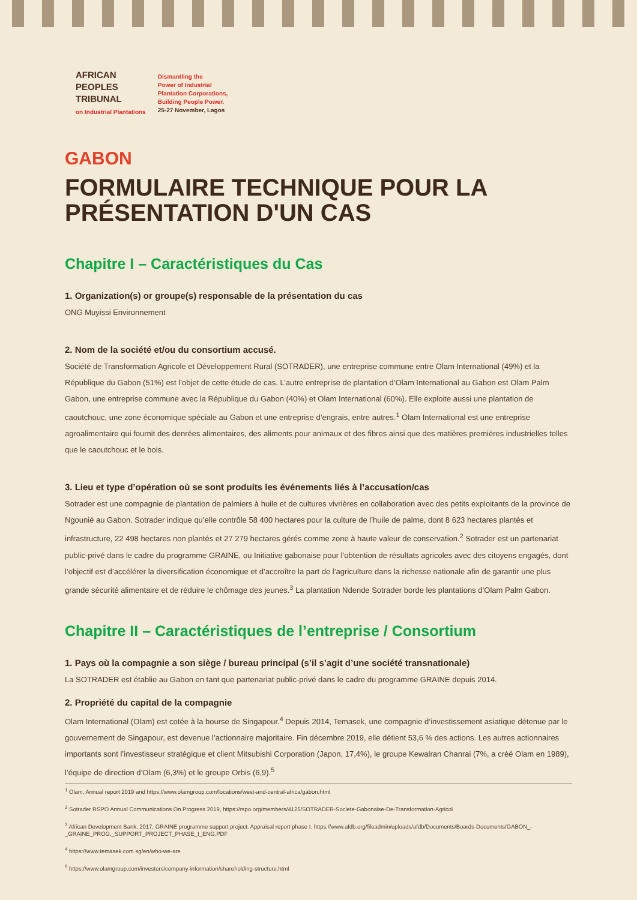AFRICAN
PEOPLES
TRIBUNAL
on Industrial Plantations
Dismantling the
Power of Industrial
Plantation Corporations,
Building People Power.
25-27 November, Lagos
GABON
FORMULAIRE TECHNIQUE POUR LA PRÉSENTATION D'UN CAS
Chapitre I – Caractéristiques du Cas
1. Organization(s) or groupe(s) responsable de la présentation du cas
ONG Muyissi Environnement
2. Nom de la société et/ou du consortium accusé.
Société de Transformation Agricole et Développement Rural (SOTRADER), une entreprise commune entre Olam International (49%) et la République du Gabon (51%) est l’objet de cette étude de cas. L’autre entreprise de plantation d’Olam International au Gabon est Olam Palm Gabon, une entreprise commune avec la République du Gabon (40%) et Olam International (60%). Elle exploite aussi une plantation de caoutchouc, une zone économique spéciale au Gabon et une entreprise d’engrais, entre autres.<sup>1</sup> Olam International est une entreprise agroalimentaire qui fournit des denrées alimentaires, des aliments pour animaux et des fibres ainsi que des matières premières industrielles telles que le caoutchouc et le bois.
3. Lieu et type d’opération où se sont produits les événements liés à l’accusation/cas
Sotrader est une compagnie de plantation de palmiers à huile et de cultures vivrières en collaboration avec des petits exploitants de la province de Ngounié au Gabon. Sotrader indique qu’elle contrôle 58 400 hectares pour la culture de l’huile de palme, dont 8 623 hectares plantés et infrastructure, 22 498 hectares non plantés et 27 279 hectares gérés comme zone à haute valeur de conservation.<sup>2</sup> Sotrader est un partenariat public-privé dans le cadre du programme GRAINE, ou Initiative gabonaise pour l’obtention de résultats agricoles avec des citoyens engagés, dont l’objectif est d’accélérer la diversification économique et d’accroître la part de l’agriculture dans la richesse nationale afin de garantir une plus grande sécurité alimentaire et de réduire le chômage des jeunes.<sup>3</sup> La plantation Ndende Sotrader borde les plantations d’Olam Palm Gabon.
Chapitre II – Caractéristiques de l’entreprise / Consortium
1. Pays où la compagnie a son siège / bureau principal (s’il s’agit d’une société transnationale)
La SOTRADER est établie au Gabon en tant que partenariat public-privé dans le cadre du programme GRAINE depuis 2014.
2. Propriété du capital de la compagnie
Olam International (Olam) est cotée à la bourse de Singapour.<sup>4</sup> Depuis 2014, Temasek, une compagnie d’investissement asiatique détenue par le gouvernement de Singapour, est devenue l’actionnaire majoritaire. Fin décembre 2019, elle détient 53,6 % des actions. Les autres actionnaires importants sont l’investisseur stratégique et client Mitsubishi Corporation (Japon, 17,4%), le groupe Kewalran Chanrai (7%, a créé Olam en 1989), l’équipe de direction d’Olam (6,3%) et le groupe Orbis (6,9).<sup>5</sup>
<sup>1</sup> Olam, Annual report 2019 and https://www.olamgroup.com/locations/west-and-central-africa/gabon.html
<sup>2</sup> Sotrader RSPO Annual Communications On Progress 2019, https://rspo.org/members/4125/SOTRADER-Societe-Gabonaise-De-Transformation-Agricol
<sup>3</sup> African Development Bank, 2017, GRAINE programme support project. Appraisal report phase I. https://www.afdb.org/fileadmin/uploads/afdb/Documents/Boards-Documents/GABON_-_GRAINE_PROG._SUPPORT_PROJECT_PHASE_I_ENG.PDF
<sup>4</sup> https://www.temasek.com.sg/en/who-we-are
<sup>5</sup> https://www.olamgroup.com/investors/company-information/shareholding-structure.html